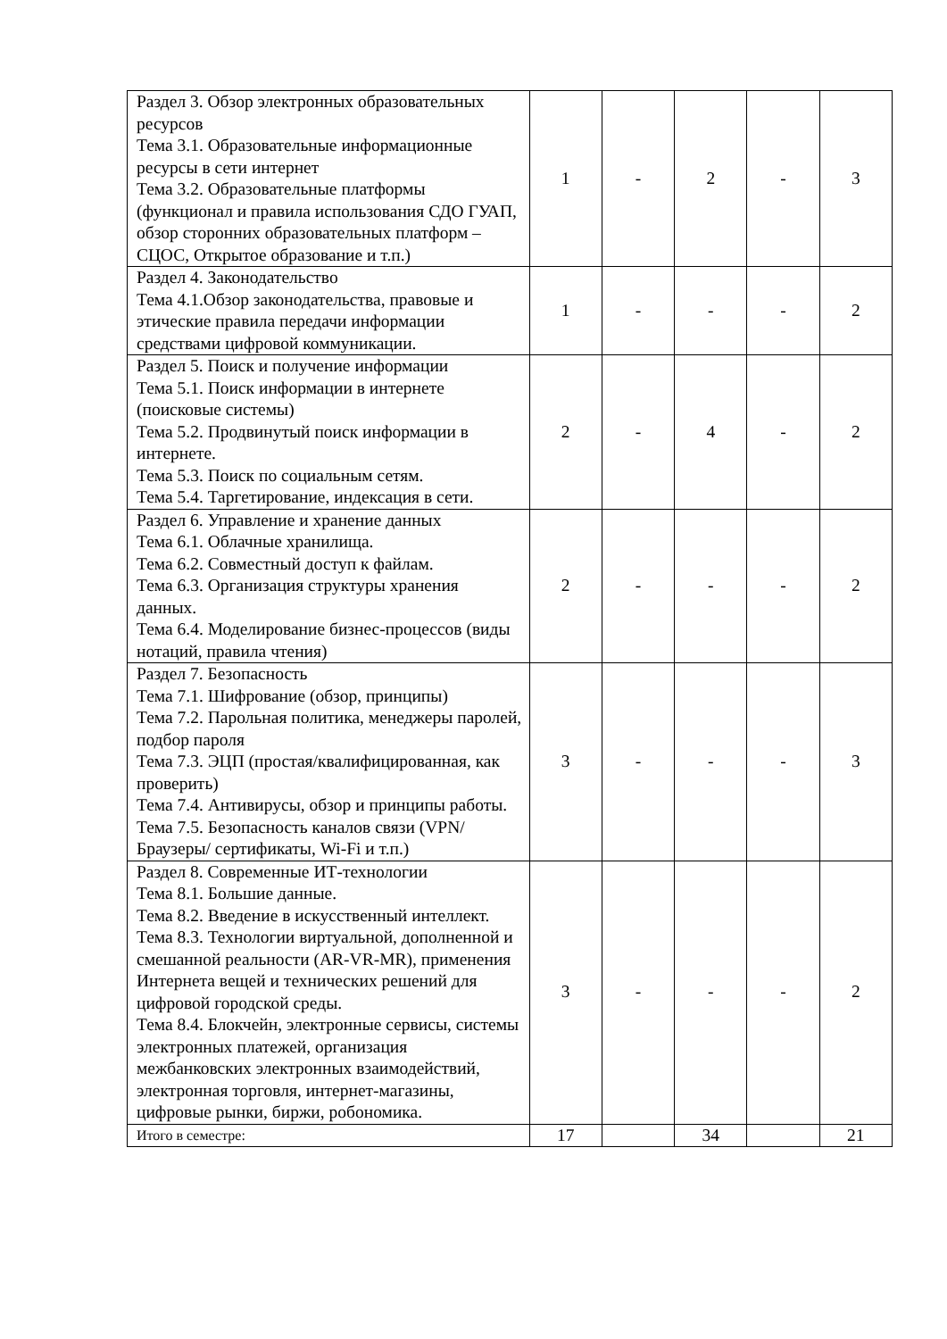| Раздел 3. Обзор электронных образовательных ресурсов Тема 3.1. Образовательные информационные ресурсы в сети интернет Тема 3.2. Образовательные платформы (функционал и правила использования СДО ГУАП, обзор сторонних образовательных платформ – СЦОС, Открытое образование и т.п.) | 1 | - | 2 | - | 3 |
| Раздел 4. Законодательство Тема 4.1.Обзор законодательства, правовые и этические правила передачи информации средствами цифровой коммуникации. | 1 | - | - | - | 2 |
| Раздел 5. Поиск и получение информации Тема 5.1. Поиск информации в интернете (поисковые системы) Тема 5.2. Продвинутый поиск информации в интернете. Тема 5.3. Поиск по социальным сетям. Тема 5.4. Таргетирование, индексация в сети. | 2 | - | 4 | - | 2 |
| Раздел 6. Управление и хранение данных Тема 6.1. Облачные хранилища. Тема 6.2. Совместный доступ к файлам. Тема 6.3. Организация структуры хранения данных. Тема 6.4. Моделирование бизнес-процессов (виды нотаций, правила чтения) | 2 | - | - | - | 2 |
| Раздел 7. Безопасность Тема 7.1. Шифрование (обзор, принципы) Тема 7.2. Парольная политика, менеджеры паролей, подбор пароля Тема 7.3. ЭЦП (простая/квалифицированная, как проверить) Тема 7.4. Антивирусы, обзор и принципы работы. Тема 7.5. Безопасность каналов связи (VPN/ Браузеры/ сертификаты, Wi-Fi и т.п.) | 3 | - | - | - | 3 |
| Раздел 8. Современные ИТ-технологии Тема 8.1. Большие данные. Тема 8.2. Введение в искусственный интеллект. Тема 8.3. Технологии виртуальной, дополненной и смешанной реальности (AR-VR-MR), применения Интернета вещей и технических решений для цифровой городской среды. Тема 8.4. Блокчейн, электронные сервисы, системы электронных платежей, организация межбанковских электронных взаимодействий, электронная торговля, интернет-магазины, цифровые рынки, биржи, робономика. | 3 | - | - | - | 2 |
| Итого в семестре: | 17 | | 34 | | 21 |